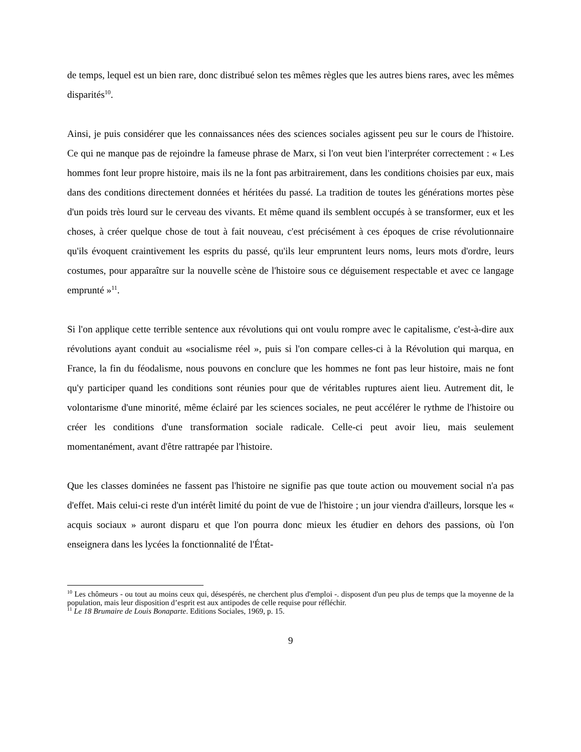de temps, lequel est un bien rare, donc distribué selon tes mêmes règles que les autres biens rares, avec les mêmes disparités<sup>10</sup>.
Ainsi, je puis considérer que les connaissances nées des sciences sociales agissent peu sur le cours de l'histoire. Ce qui ne manque pas de rejoindre la fameuse phrase de Marx, si l'on veut bien l'interpréter correctement : « Les hommes font leur propre histoire, mais ils ne la font pas arbitrairement, dans les conditions choisies par eux, mais dans des conditions directement données et héritées du passé. La tradition de toutes les générations mortes pèse d'un poids très lourd sur le cerveau des vivants. Et même quand ils semblent occupés à se transformer, eux et les choses, à créer quelque chose de tout à fait nouveau, c'est précisément à ces époques de crise révolutionnaire qu'ils évoquent craintivement les esprits du passé, qu'ils leur empruntent leurs noms, leurs mots d'ordre, leurs costumes, pour apparaître sur la nouvelle scène de l'histoire sous ce déguisement respectable et avec ce langage emprunté »<sup>11</sup>.
Si l'on applique cette terrible sentence aux révolutions qui ont voulu rompre avec le capitalisme, c'est-à-dire aux révolutions ayant conduit au «socialisme réel », puis si l'on compare celles-ci à la Révolution qui marqua, en France, la fin du féodalisme, nous pouvons en conclure que les hommes ne font pas leur histoire, mais ne font qu'y participer quand les conditions sont réunies pour que de véritables ruptures aient lieu. Autrement dit, le volontarisme d'une minorité, même éclairé par les sciences sociales, ne peut accélérer le rythme de l'histoire ou créer les conditions d'une transformation sociale radicale. Celle-ci peut avoir lieu, mais seulement momentanément, avant d'être rattrapée par l'histoire.
Que les classes dominées ne fassent pas l'histoire ne signifie pas que toute action ou mouvement social n'a pas d'effet. Mais celui-ci reste d'un intérêt limité du point de vue de l'histoire ; un jour viendra d'ailleurs, lorsque les « acquis sociaux » auront disparu et que l'on pourra donc mieux les étudier en dehors des passions, où l'on enseignera dans les lycées la fonctionnalité de l'État-
<sup>10</sup> Les chômeurs - ou tout au moins ceux qui, désespérés, ne cherchent plus d'emploi -. disposent d'un peu plus de temps que la moyenne de la population, mais leur disposition d’esprit est aux antipodes de celle requise pour réfléchir.
<sup>11</sup> Le 18 Brumaire de Louis Bonaparte. Editions Sociales, 1969, p. 15.
9